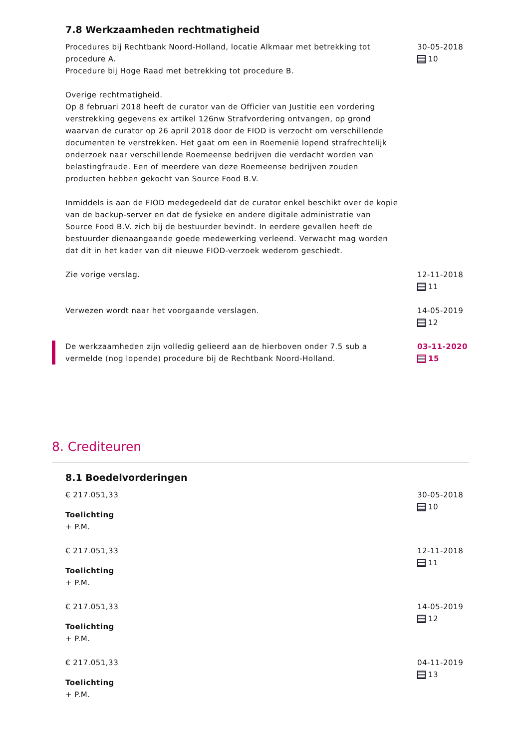7.8 Werkzaamheden rechtmatigheid
Procedures bij Rechtbank Noord-Holland, locatie Alkmaar met betrekking tot procedure A.
Procedure bij Hoge Raad met betrekking tot procedure B.
Overige rechtmatigheid.
Op 8 februari 2018 heeft de curator van de Officier van Justitie een vordering verstrekking gegevens ex artikel 126nw Strafvordering ontvangen, op grond waarvan de curator op 26 april 2018 door de FIOD is verzocht om verschillende documenten te verstrekken. Het gaat om een in Roemenië lopend strafrechtelijk onderzoek naar verschillende Roemeense bedrijven die verdacht worden van belastingfraude. Een of meerdere van deze Roemeense bedrijven zouden producten hebben gekocht van Source Food B.V.
Inmiddels is aan de FIOD medegedeeld dat de curator enkel beschikt over de kopie van de backup-server en dat de fysieke en andere digitale administratie van Source Food B.V. zich bij de bestuurder bevindt. In eerdere gevallen heeft de bestuurder dienaangaande goede medewerking verleend. Verwacht mag worden dat dit in het kader van dit nieuwe FIOD-verzoek wederom geschiedt.
30-05-2018
10
Zie vorige verslag. 12-11-2018
11
Verwezen wordt naar het voorgaande verslagen. 14-05-2019
12
De werkzaamheden zijn volledig gelieerd aan de hierboven onder 7.5 sub a vermelde (nog lopende) procedure bij de Rechtbank Noord-Holland.
03-11-2020
15
8. Crediteuren
8.1 Boedelvorderingen
€ 217.051,33
Toelichting
+ P.M.
30-05-2018
10
€ 217.051,33
Toelichting
+ P.M.
12-11-2018
11
€ 217.051,33
Toelichting
+ P.M.
14-05-2019
12
€ 217.051,33
Toelichting
+ P.M.
04-11-2019
13